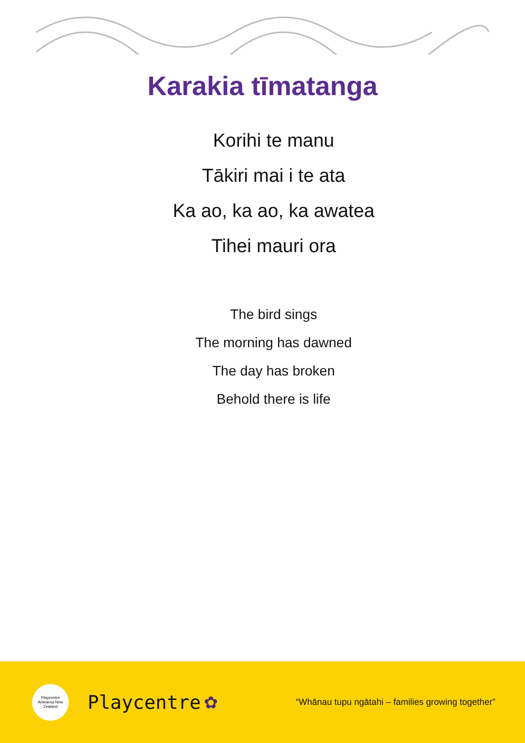Karakia tīmatanga
Korihi te manu
Tākiri mai i te ata
Ka ao, ka ao, ka awatea
Tihei mauri ora
The bird sings
The morning has dawned
The day has broken
Behold there is life
Playcentre
Aotearoa New Zealand
Playcentre ✿ “Whānau tupu ngātahi – families growing together”